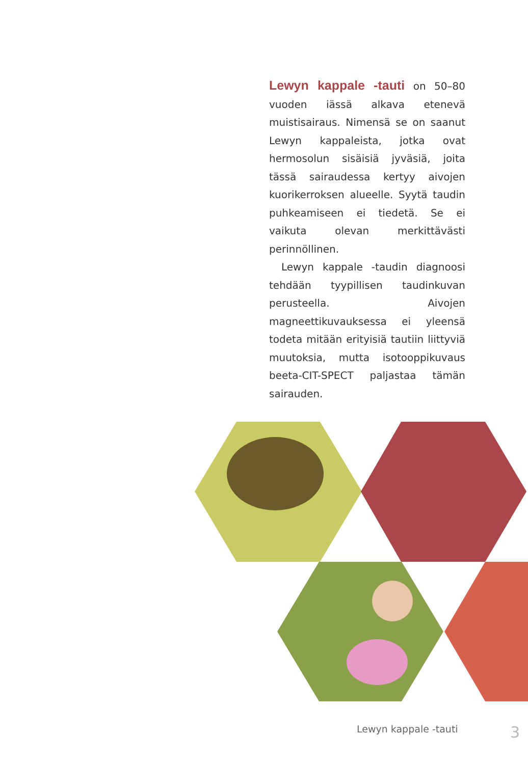Lewyn kappale -tauti on 50–80 vuoden iässä alkava etenevä muistisairaus. Nimensä se on saanut Lewyn kappaleista, jotka ovat hermosolun sisäisiä jyväsiä, joita tässä sairaudessa kertyy aivojen kuorikerroksen alueelle. Syytä taudin puhkeamiseen ei tiedetä. Se ei vaikuta olevan merkittävästi perinnöllinen.
Lewyn kappale -taudin diagnoosi tehdään tyypillisen taudinkuvan perusteella. Aivojen magneettikuvauksessa ei yleensä todeta mitään erityisiä tautiin liittyviä muutoksia, mutta isotooppikuvaus beeta-CIT-SPECT paljastaa tämän sairauden.
Lewyn kappale -tauti 3